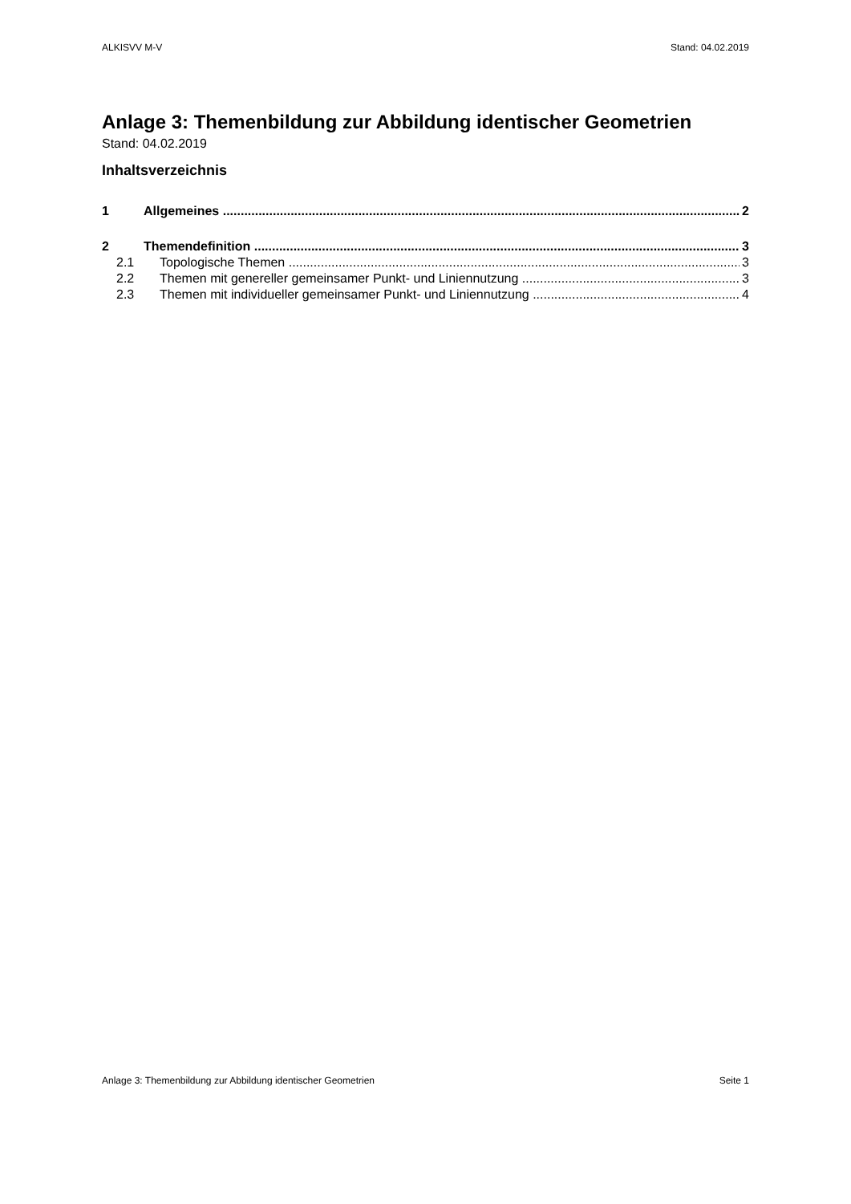ALKISVV M-V Stand: 04.02.2019
Anlage 3: Themenbildung zur Abbildung identischer Geometrien
Stand: 04.02.2019
Inhaltsverzeichnis
1 Allgemeines 2
2 Themendefinition 3
2.1 Topologische Themen 3
2.2 Themen mit genereller gemeinsamer Punkt- und Liniennutzung 3
2.3 Themen mit individueller gemeinsamer Punkt- und Liniennutzung 4
Anlage 3: Themenbildung zur Abbildung identischer Geometrien Seite 1